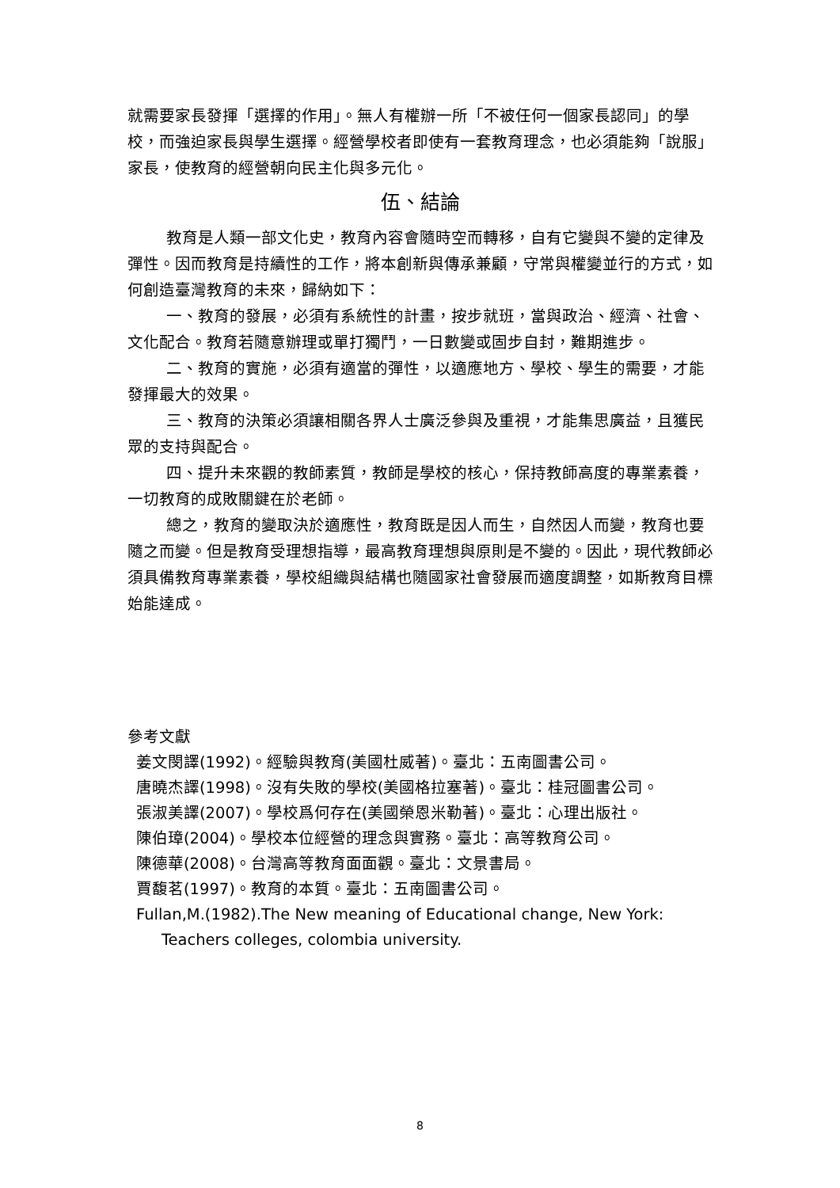就需要家長發揮「選擇的作用」。無人有權辦一所「不被任何一個家長認同」的學校，而強迫家長與學生選擇。經營學校者即使有一套教育理念，也必須能夠「說服」家長，使教育的經營朝向民主化與多元化。
伍、結論
教育是人類一部文化史，教育內容會隨時空而轉移，自有它變與不變的定律及彈性。因而教育是持續性的工作，將本創新與傳承兼顧，守常與權變並行的方式，如何創造臺灣教育的未來，歸納如下：
一、教育的發展，必須有系統性的計畫，按步就班，當與政治、經濟、社會、文化配合。教育若隨意辦理或單打獨鬥，一日數變或固步自封，難期進步。
二、教育的實施，必須有適當的彈性，以適應地方、學校、學生的需要，才能發揮最大的效果。
三、教育的決策必須讓相關各界人士廣泛參與及重視，才能集思廣益，且獲民眾的支持與配合。
四、提升未來觀的教師素質，教師是學校的核心，保持教師高度的專業素養，一切教育的成敗關鍵在於老師。
總之，教育的變取決於適應性，教育既是因人而生，自然因人而變，教育也要隨之而變。但是教育受理想指導，最高教育理想與原則是不變的。因此，現代教師必須具備教育專業素養，學校組織與結構也隨國家社會發展而適度調整，如斯教育目標始能達成。
參考文獻
姜文閔譯(1992)。經驗與教育(美國杜威著)。臺北：五南圖書公司。
唐曉杰譯(1998)。沒有失敗的學校(美國格拉塞著)。臺北：桂冠圖書公司。
張淑美譯(2007)。學校爲何存在(美國榮恩米勒著)。臺北：心理出版社。
陳伯璋(2004)。學校本位經營的理念與實務。臺北：高等教育公司。
陳德華(2008)。台灣高等教育面面觀。臺北：文景書局。
賈馥茗(1997)。教育的本質。臺北：五南圖書公司。
Fullan,M.(1982).The New meaning of Educational change, New York:
Teachers colleges, colombia university.
8